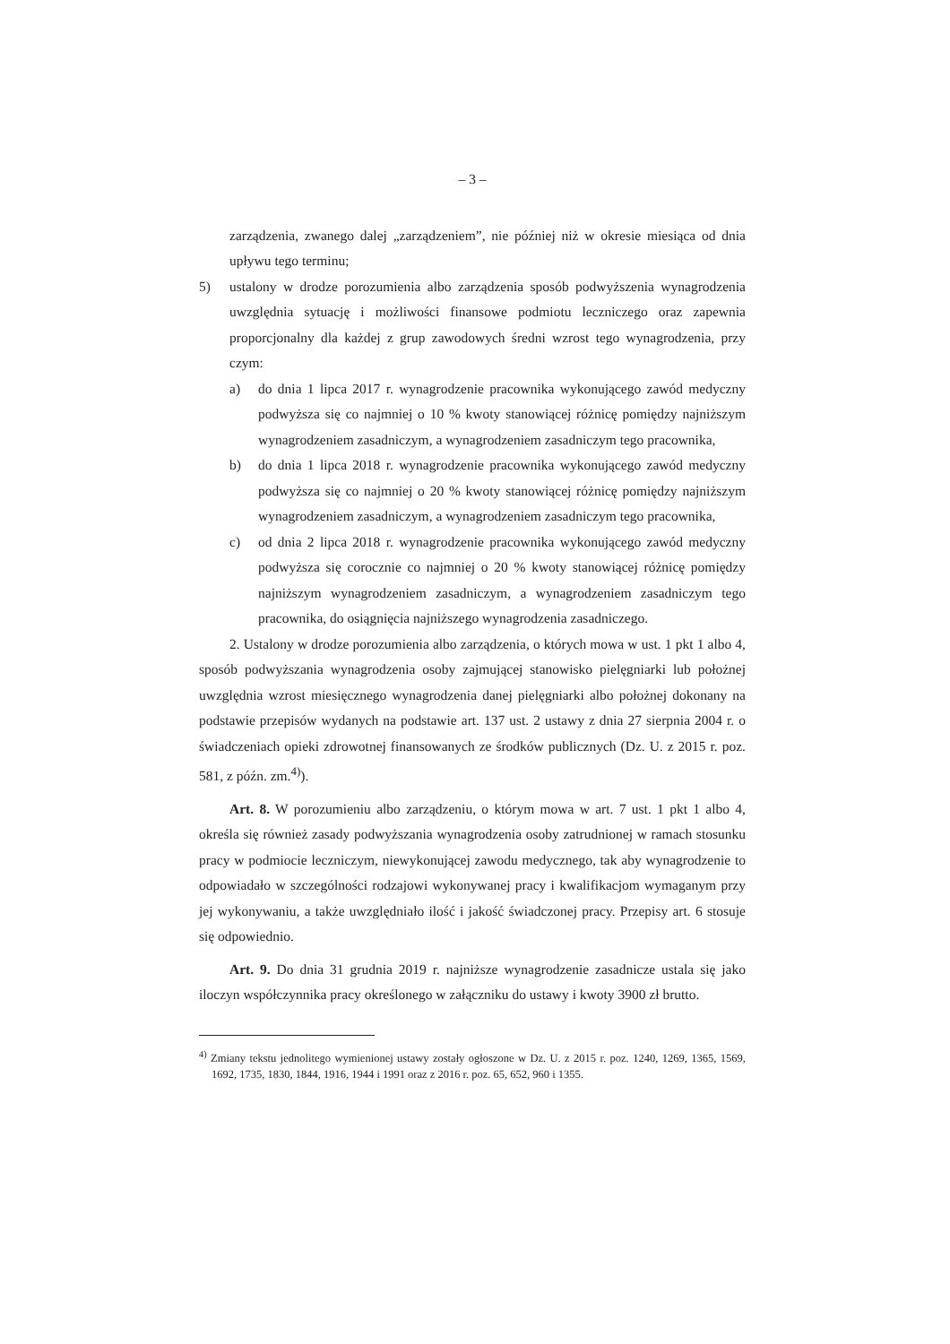– 3 –
zarządzenia, zwanego dalej „zarządzeniem”, nie później niż w okresie miesiąca od dnia upływu tego terminu;
5) ustalony w drodze porozumienia albo zarządzenia sposób podwyższenia wynagrodzenia uwzględnia sytuację i możliwości finansowe podmiotu leczniczego oraz zapewnia proporcjonalny dla każdej z grup zawodowych średni wzrost tego wynagrodzenia, przy czym:
a) do dnia 1 lipca 2017 r. wynagrodzenie pracownika wykonującego zawód medyczny podwyższa się co najmniej o 10 % kwoty stanowiącej różnicę pomiędzy najniższym wynagrodzeniem zasadniczym, a wynagrodzeniem zasadniczym tego pracownika,
b) do dnia 1 lipca 2018 r. wynagrodzenie pracownika wykonującego zawód medyczny podwyższa się co najmniej o 20 % kwoty stanowiącej różnicę pomiędzy najniższym wynagrodzeniem zasadniczym, a wynagrodzeniem zasadniczym tego pracownika,
c) od dnia 2 lipca 2018 r. wynagrodzenie pracownika wykonującego zawód medyczny podwyższa się corocznie co najmniej o 20 % kwoty stanowiącej różnicę pomiędzy najniższym wynagrodzeniem zasadniczym, a wynagrodzeniem zasadniczym tego pracownika, do osiągnięcia najniższego wynagrodzenia zasadniczego.
2. Ustalony w drodze porozumienia albo zarządzenia, o których mowa w ust. 1 pkt 1 albo 4, sposób podwyższania wynagrodzenia osoby zajmującej stanowisko pielęgniarki lub położnej uwzględnia wzrost miesięcznego wynagrodzenia danej pielęgniarki albo położnej dokonany na podstawie przepisów wydanych na podstawie art. 137 ust. 2 ustawy z dnia 27 sierpnia 2004 r. o świadczeniach opieki zdrowotnej finansowanych ze środków publicznych (Dz. U. z 2015 r. poz. 581, z późn. zm.<sup>4)</sup>).
Art. 8. W porozumieniu albo zarządzeniu, o którym mowa w art. 7 ust. 1 pkt 1 albo 4, określa się również zasady podwyższania wynagrodzenia osoby zatrudnionej w ramach stosunku pracy w podmiocie leczniczym, niewykonującej zawodu medycznego, tak aby wynagrodzenie to odpowiadało w szczególności rodzajowi wykonywanej pracy i kwalifikacjom wymaganym przy jej wykonywaniu, a także uwzględniało ilość i jakość świadczonej pracy. Przepisy art. 6 stosuje się odpowiednio.
Art. 9. Do dnia 31 grudnia 2019 r. najniższe wynagrodzenie zasadnicze ustala się jako iloczyn współczynnika pracy określonego w załączniku do ustawy i kwoty 3900 zł brutto.
<sup>4)</sup> Zmiany tekstu jednolitego wymienionej ustawy zostały ogłoszone w Dz. U. z 2015 r. poz. 1240, 1269, 1365, 1569, 1692, 1735, 1830, 1844, 1916, 1944 i 1991 oraz z 2016 r. poz. 65, 652, 960 i 1355.